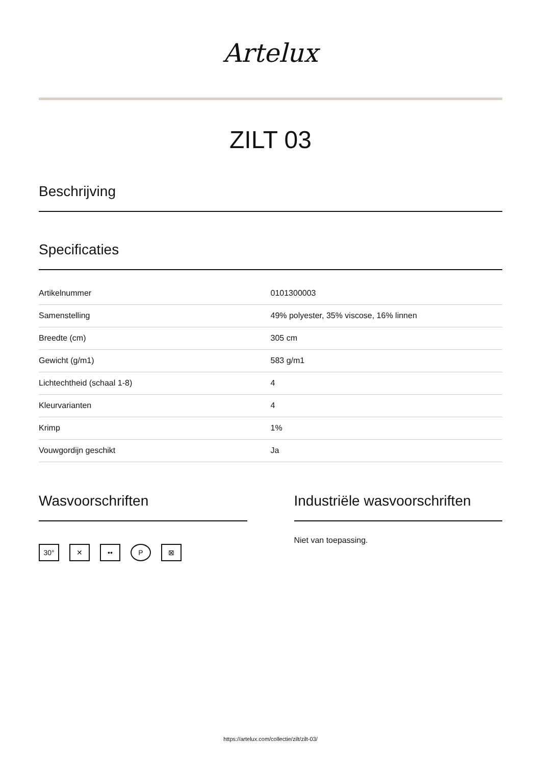Artelux
ZILT 03
Beschrijving
Specificaties
| Artikelnummer | 0101300003 |
| Samenstelling | 49% polyester, 35% viscose, 16% linnen |
| Breedte (cm) | 305 cm |
| Gewicht (g/m1) | 583 g/m1 |
| Lichtechtheid (schaal 1-8) | 4 |
| Kleurvarianten | 4 |
| Krimp | 1% |
| Vouwgordijn geschikt | Ja |
Wasvoorschriften
30° ✕ •• P ⊠
Industriële wasvoorschriften
Niet van toepassing.
https://artelux.com/collectie/zilt/zilt-03/